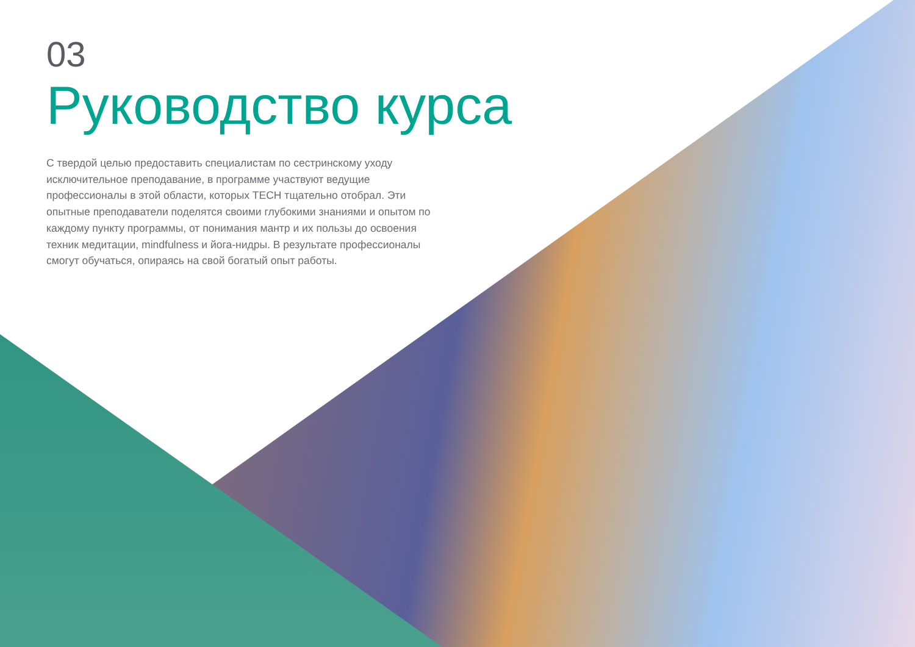03
Руководство курса
С твердой целью предоставить специалистам по сестринскому уходу исключительное преподавание, в программе участвуют ведущие профессионалы в этой области, которых TECH тщательно отобрал. Эти опытные преподаватели поделятся своими глубокими знаниями и опытом по каждому пункту программы, от понимания мантр и их пользы до освоения техник медитации, mindfulness и йога-нидры. В результате профессионалы смогут обучаться, опираясь на свой богатый опыт работы.